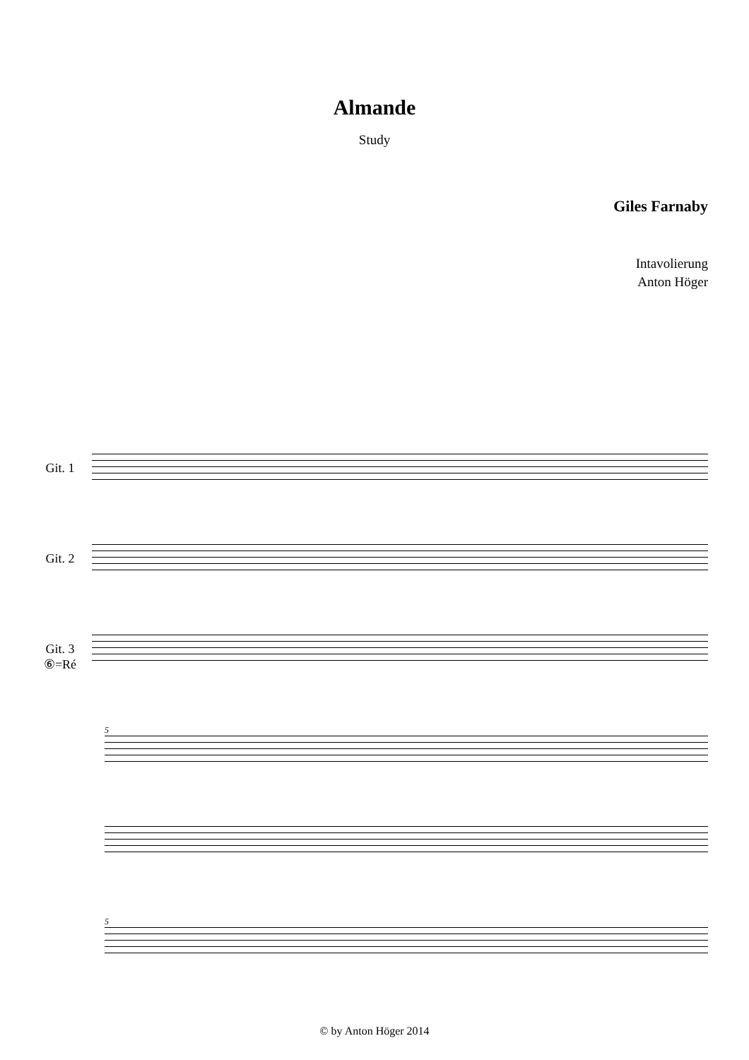Almande
Study
Giles Farnaby
Intavolierung
Anton Höger
Git. 1
Git. 2
Git. 3 ⑥=Ré
5
5
© by Anton Höger 2014